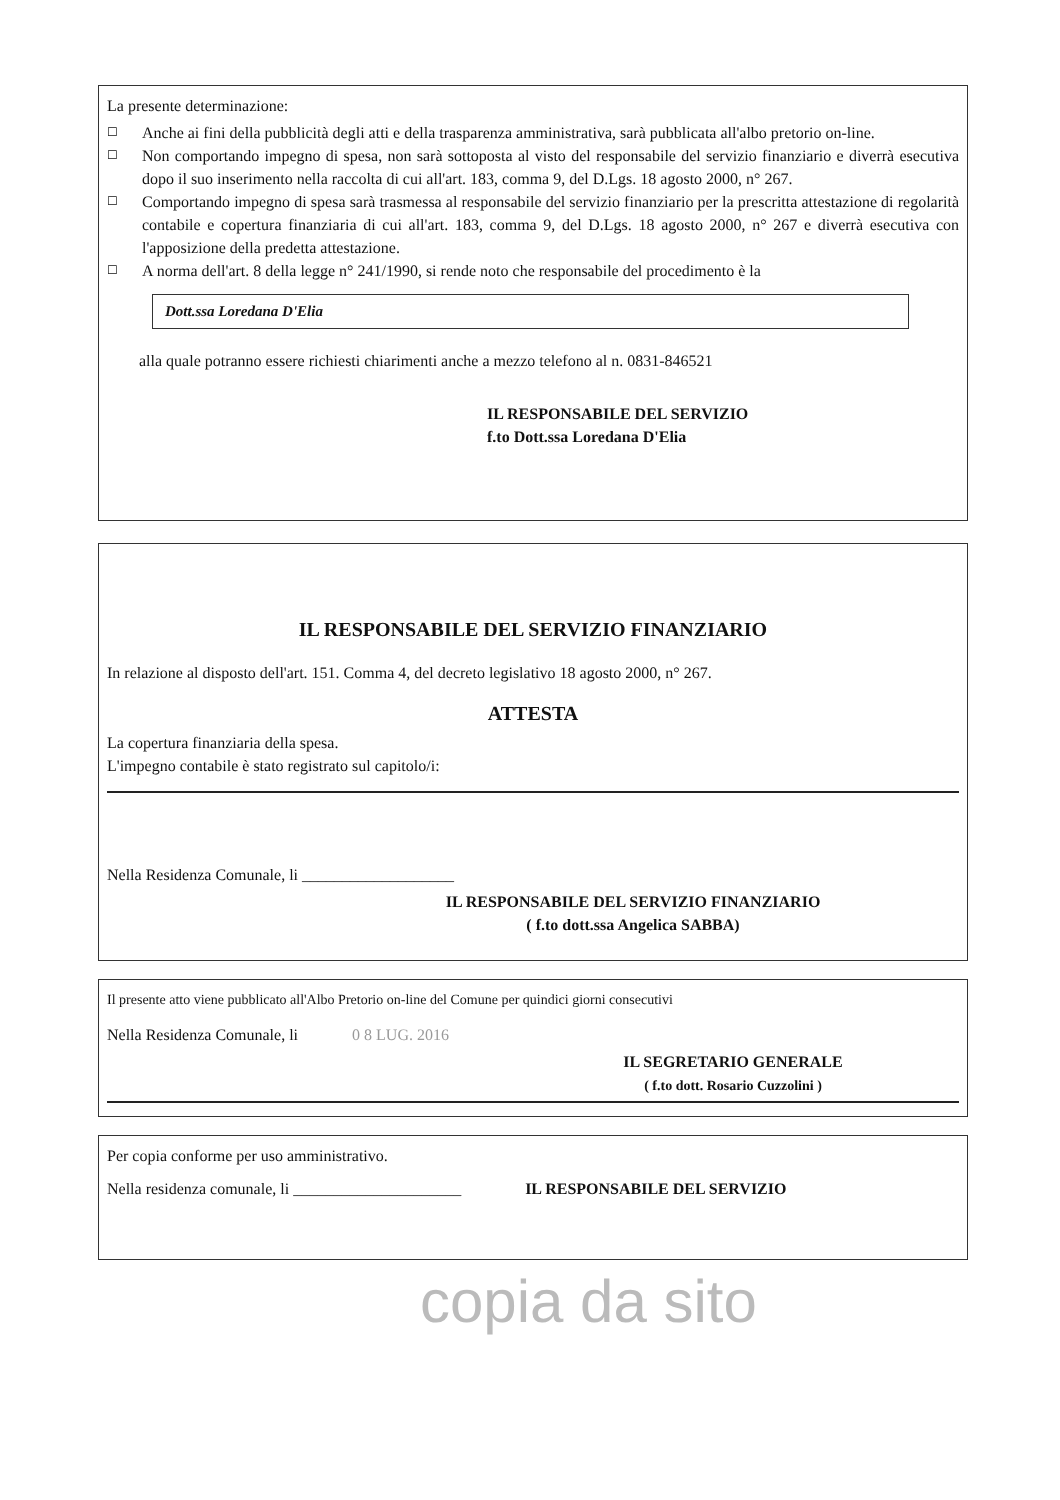La presente determinazione:
☐ Anche ai fini della pubblicità degli atti e della trasparenza amministrativa, sarà pubblicata all'albo pretorio on-line.
☐ Non comportando impegno di spesa, non sarà sottoposta al visto del responsabile del servizio finanziario e diverrà esecutiva dopo il suo inserimento nella raccolta di cui all'art. 183, comma 9, del D.Lgs. 18 agosto 2000, n° 267.
☐ Comportando impegno di spesa sarà trasmessa al responsabile del servizio finanziario per la prescritta attestazione di regolarità contabile e copertura finanziaria di cui all'art. 183, comma 9, del D.Lgs. 18 agosto 2000, n° 267 e diverrà esecutiva con l'apposizione della predetta attestazione.
☐ A norma dell'art. 8 della legge n° 241/1990, si rende noto che responsabile del procedimento è la
Dott.ssa Loredana D'Elia
alla quale potranno essere richiesti chiarimenti anche a mezzo telefono al n. 0831-846521
IL RESPONSABILE DEL SERVIZIO
f.to Dott.ssa Loredana D'Elia
IL RESPONSABILE DEL SERVIZIO FINANZIARIO
In relazione al disposto dell'art. 151. Comma 4, del decreto legislativo 18 agosto 2000, n° 267.
ATTESTA
La copertura finanziaria della spesa.
L'impegno contabile è stato registrato sul capitolo/i:
Nella Residenza Comunale, li ___________________
IL RESPONSABILE DEL SERVIZIO FINANZIARIO
( f.to dott.ssa Angelica SABBA)
Il presente atto viene pubblicato all'Albo Pretorio on-line del Comune per quindici giorni consecutivi
Nella Residenza Comunale, li 0 8 LUG. 2016
IL SEGRETARIO GENERALE
( f.to dott. Rosario Cuzzolini )
Per copia conforme per uso amministrativo.
Nella residenza comunale, li _____________________ IL RESPONSABILE DEL SERVIZIO
copia da sito